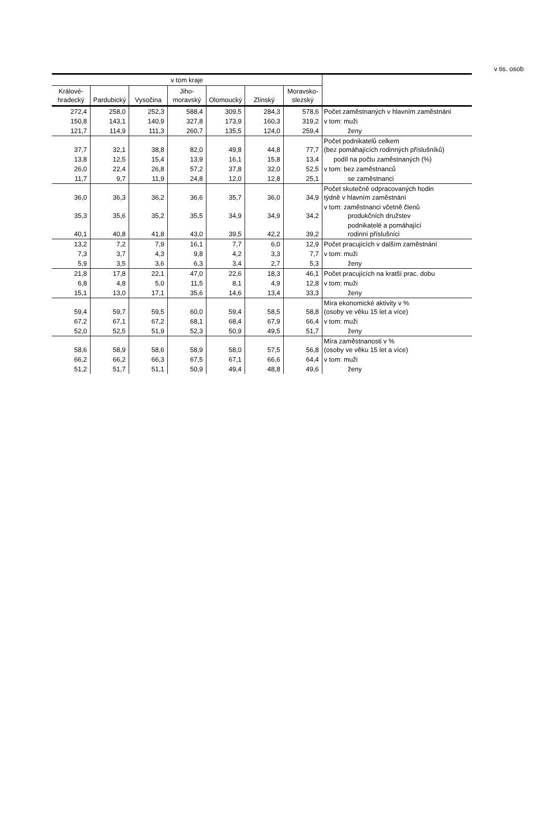v tis. osob
| v tom kraje | | | | | | | |
| --- | --- | --- | --- | --- | --- | --- | --- |
| Králové- hradecký | Pardubický | Vysočina | Jiho- moravský | Olomoucký | Zlínský | Moravsko- slezský | |
| 272,4 | 258,0 | 252,3 | 588,4 | 309,5 | 284,3 | 578,6 | Počet zaměstnaných v hlavním zaměstnání |
| 150,8 | 143,1 | 140,9 | 327,8 | 173,9 | 160,3 | 319,2 | v tom: muži |
| 121,7 | 114,9 | 111,3 | 260,7 | 135,5 | 124,0 | 259,4 | ženy |
| 37,7 | 32,1 | 38,8 | 82,0 | 49,8 | 44,8 | 77,7 | Počet podnikatelů celkem (bez pomáhajících rodinných příslušníků) |
| 13,8 | 12,5 | 15,4 | 13,9 | 16,1 | 15,8 | 13,4 | podíl na počtu zaměstnaných (%) |
| 26,0 | 22,4 | 26,8 | 57,2 | 37,8 | 32,0 | 52,5 | v tom: bez zaměstnanců |
| 11,7 | 9,7 | 11,9 | 24,8 | 12,0 | 12,8 | 25,1 | se zaměstnanci |
| 36,0 | 36,3 | 36,2 | 36,6 | 35,7 | 36,0 | 34,9 | Počet skutečně odpracovaných hodin týdně v hlavním zaměstnání |
| 35,3 | 35,6 | 35,2 | 35,5 | 34,9 | 34,9 | 34,2 | v tom: zaměstnanci včetně členů produkčních družstev |
| 40,1 | 40,8 | 41,8 | 43,0 | 39,5 | 42,2 | 39,2 | podnikatelé a pomáhající rodinní příslušníci |
| 13,2 | 7,2 | 7,9 | 16,1 | 7,7 | 6,0 | 12,9 | Počet pracujících v dalším zaměstnání |
| 7,3 | 3,7 | 4,3 | 9,8 | 4,2 | 3,3 | 7,7 | v tom: muži |
| 5,9 | 3,5 | 3,6 | 6,3 | 3,4 | 2,7 | 5,3 | ženy |
| 21,8 | 17,8 | 22,1 | 47,0 | 22,6 | 18,3 | 46,1 | Počet pracujících na kratší prac. dobu |
| 6,8 | 4,8 | 5,0 | 11,5 | 8,1 | 4,9 | 12,8 | v tom: muži |
| 15,1 | 13,0 | 17,1 | 35,6 | 14,6 | 13,4 | 33,3 | ženy |
| 59,4 | 59,7 | 59,5 | 60,0 | 59,4 | 58,5 | 58,8 | Míra ekonomické aktivity v % (osoby ve věku 15 let a více) |
| 67,2 | 67,1 | 67,2 | 68,1 | 68,4 | 67,9 | 66,4 | v tom: muži |
| 52,0 | 52,5 | 51,9 | 52,3 | 50,9 | 49,5 | 51,7 | ženy |
| 58,6 | 58,9 | 58,6 | 58,9 | 58,0 | 57,5 | 56,8 | Míra zaměstnanosti v % (osoby ve věku 15 let a více) |
| 66,2 | 66,2 | 66,3 | 67,5 | 67,1 | 66,6 | 64,4 | v tom: muži |
| 51,2 | 51,7 | 51,1 | 50,9 | 49,4 | 48,8 | 49,6 | ženy |